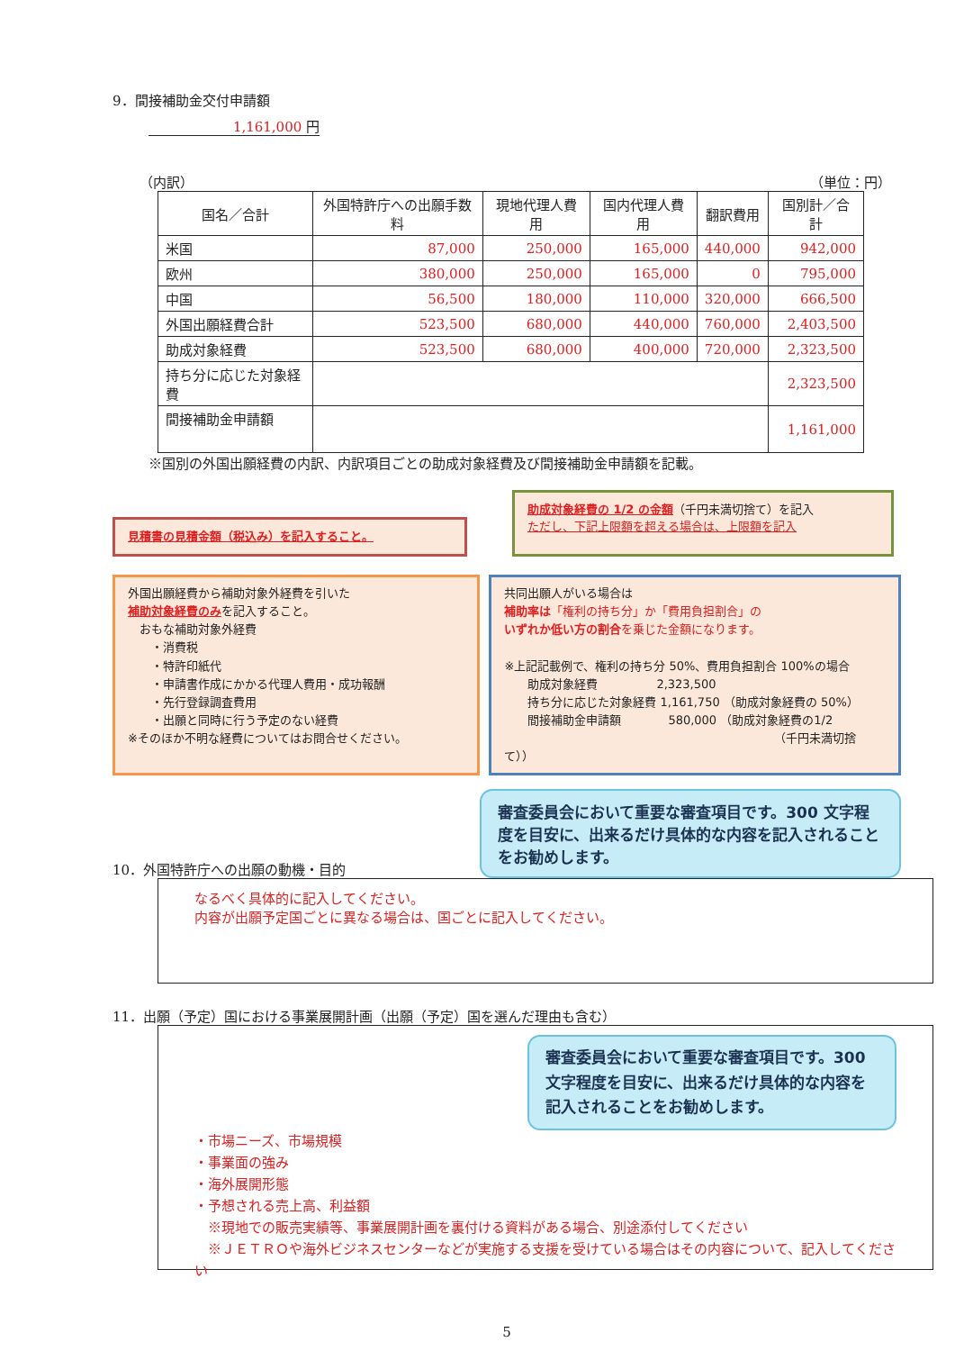9．間接補助金交付申請額
1,161,000 円
（内訳） （単位：円）
| 国名／合計 | 外国特許庁への出願手数料 | 現地代理人費用 | 国内代理人費用 | 翻訳費用 | 国別計／合計 |
| --- | --- | --- | --- | --- | --- |
| 米国 | 87,000 | 250,000 | 165,000 | 440,000 | 942,000 |
| 欧州 | 380,000 | 250,000 | 165,000 | 0 | 795,000 |
| 中国 | 56,500 | 180,000 | 110,000 | 320,000 | 666,500 |
| 外国出願経費合計 | 523,500 | 680,000 | 440,000 | 760,000 | 2,403,500 |
| 助成対象経費 | 523,500 | 680,000 | 400,000 | 720,000 | 2,323,500 |
| 持ち分に応じた対象経費 | | | | | 2,323,500 |
| 間接補助金申請額 | | | | | 1,161,000 |
※国別の外国出願経費の内訳、内訳項目ごとの助成対象経費及び間接補助金申請額を記載。
見積書の見積金額（税込み）を記入すること。
助成対象経費の 1/2 の金額（千円未満切捨て）を記入
ただし、下記上限額を超える場合は、上限額を記入
外国出願経費から補助対象外経費を引いた
補助対象経費のみを記入すること。
　おもな補助対象外経費
　　・消費税
　　・特許印紙代
　　・申請書作成にかかる代理人費用・成功報酬
　　・先行登録調査費用
　　・出願と同時に行う予定のない経費
※そのほか不明な経費についてはお問合せください。
共同出願人がいる場合は
補助率は「権利の持ち分」か「費用負担割合」の
いずれか低い方の割合 を乗じた金額になります。
※上記記載例で、権利の持ち分 50%、費用負担割合 100%の場合
　　助成対象経費　　　　　2,323,500
　　持ち分に応じた対象経費 1,161,750 （助成対象経費の 50%）
　　間接補助金申請額　　　　580,000 （助成対象経費の1/2
（千円未満切捨て））
10．外国特許庁への出願の動機・目的
審査委員会において重要な審査項目です。300 文字程度を目安に、出来るだけ具体的な内容を記入されることをお勧めします。
なるべく具体的に記入してください。
内容が出願予定国ごとに異なる場合は、国ごとに記入してください。
11．出願（予定）国における事業展開計画（出願（予定）国を選んだ理由も含む）
審査委員会において重要な審査項目です。300 文字程度を目安に、出来るだけ具体的な内容を記入されることをお勧めします。
・市場ニーズ、市場規模
・事業面の強み
・海外展開形態
・予想される売上高、利益額
　※現地での販売実績等、事業展開計画を裏付ける資料がある場合、別途添付してください
　※ＪＥＴＲＯや海外ビジネスセンターなどが実施する支援を受けている場合はその内容について、記入してください
5